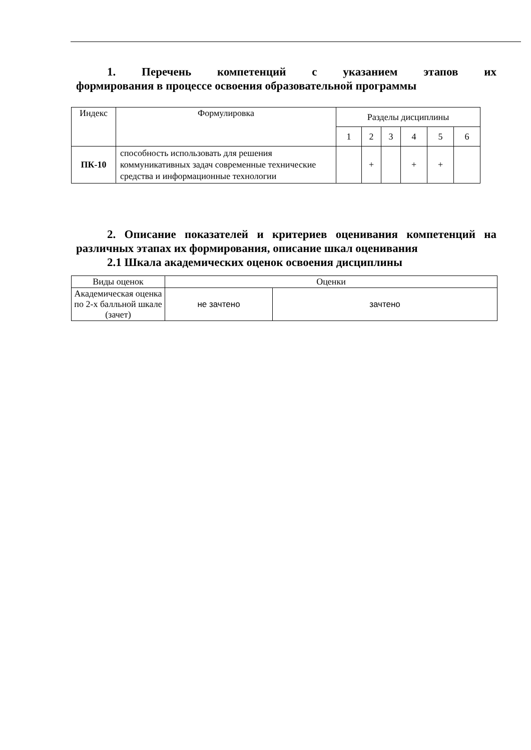1. Перечень компетенций с указанием этапов их
формирования в процессе освоения образовательной программы
| Индекс | Формулировка | Разделы дисциплины | | | | | |
| --- | --- | --- | --- | --- | --- | --- | --- |
| | | 1 | 2 | 3 | 4 | 5 | 6 |
| ПК-10 | способность использовать для решения коммуникативных задач современные технические средства и информационные технологии | | + | | + | + | |
2. Описание показателей и критериев оценивания компетенций на различных этапах их формирования, описание шкал оценивания
2.1 Шкала академических оценок освоения дисциплины
| Виды оценок | Оценки | |
| Академическая оценка по 2-х балльной шкале (зачет) | не зачтено | зачтено |